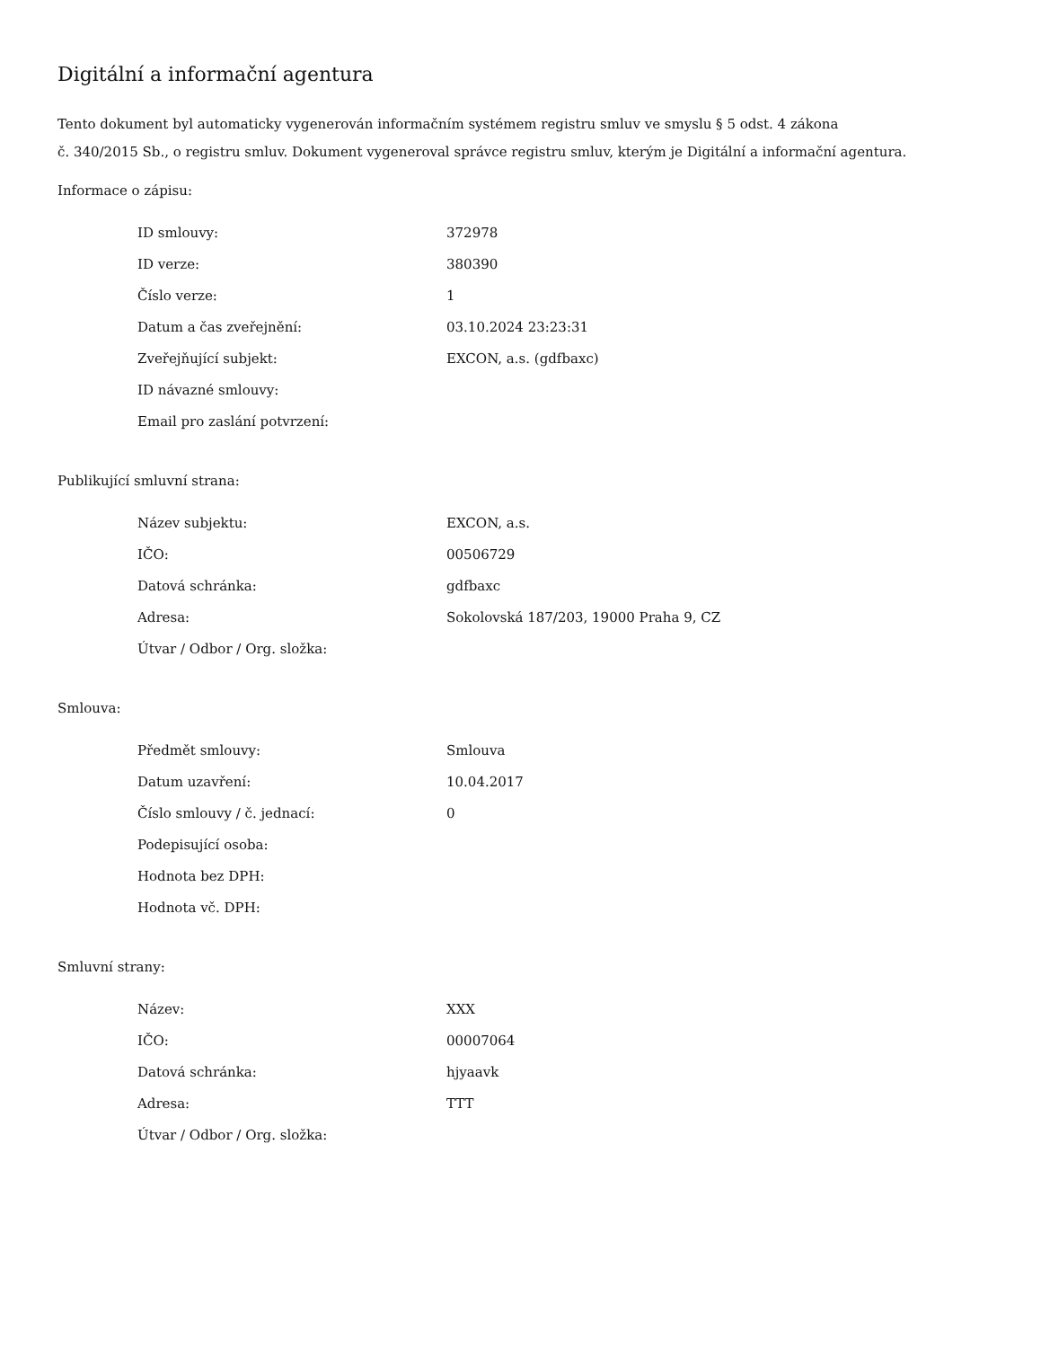Digitální a informační agentura
Tento dokument byl automaticky vygenerován informačním systémem registru smluv ve smyslu § 5 odst. 4 zákona
č. 340/2015 Sb., o registru smluv. Dokument vygeneroval správce registru smluv, kterým je Digitální a informační agentura.
Informace o zápisu:
| ID smlouvy: | 372978 |
| ID verze: | 380390 |
| Číslo verze: | 1 |
| Datum a čas zveřejnění: | 03.10.2024 23:23:31 |
| Zveřejňující subjekt: | EXCON, a.s. (gdfbaxc) |
| ID návazné smlouvy: | |
| Email pro zaslání potvrzení: | |
Publikující smluvní strana:
| Název subjektu: | EXCON, a.s. |
| IČO: | 00506729 |
| Datová schránka: | gdfbaxc |
| Adresa: | Sokolovská 187/203, 19000 Praha 9, CZ |
| Útvar / Odbor / Org. složka: | |
Smlouva:
| Předmět smlouvy: | Smlouva |
| Datum uzavření: | 10.04.2017 |
| Číslo smlouvy / č. jednací: | 0 |
| Podepisující osoba: | |
| Hodnota bez DPH: | |
| Hodnota vč. DPH: | |
Smluvní strany:
| Název: | XXX |
| IČO: | 00007064 |
| Datová schránka: | hjyaavk |
| Adresa: | TTT |
| Útvar / Odbor / Org. složka: | |